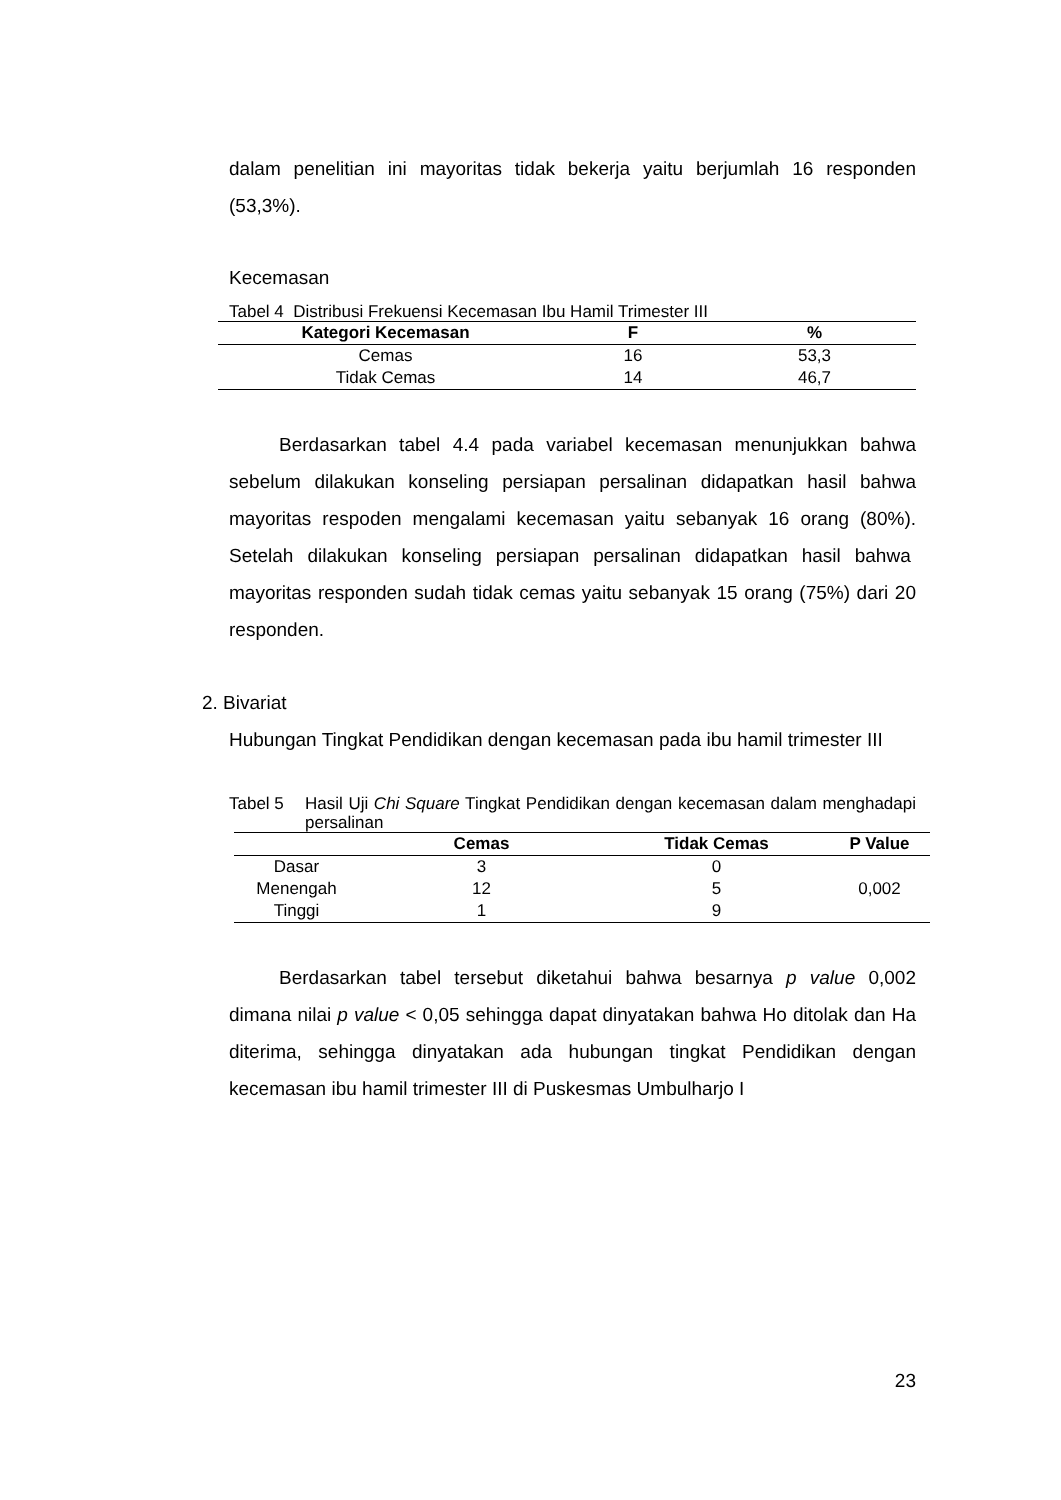dalam penelitian ini mayoritas tidak bekerja yaitu berjumlah 16 responden (53,3%).
Kecemasan
Tabel 4 Distribusi Frekuensi Kecemasan Ibu Hamil Trimester III
| Kategori Kecemasan | F | % |
| --- | --- | --- |
| Cemas | 16 | 53,3 |
| Tidak Cemas | 14 | 46,7 |
Berdasarkan tabel 4.4 pada variabel kecemasan menunjukkan bahwa sebelum dilakukan konseling persiapan persalinan didapatkan hasil bahwa mayoritas respoden mengalami kecemasan yaitu sebanyak 16 orang (80%). Setelah dilakukan konseling persiapan persalinan didapatkan hasil bahwa mayoritas responden sudah tidak cemas yaitu sebanyak 15 orang (75%) dari 20 responden.
2. Bivariat
Hubungan Tingkat Pendidikan dengan kecemasan pada ibu hamil trimester III
Tabel 5 Hasil Uji Chi Square Tingkat Pendidikan dengan kecemasan dalam menghadapi persalinan
| | Cemas | Tidak Cemas | P Value |
| --- | --- | --- | --- |
| Dasar | 3 | 0 | 0,002 |
| Menengah | 12 | 5 | |
| Tinggi | 1 | 9 | |
Berdasarkan tabel tersebut diketahui bahwa besarnya p value 0,002 dimana nilai p value < 0,05 sehingga dapat dinyatakan bahwa Ho ditolak dan Ha diterima, sehingga dinyatakan ada hubungan tingkat Pendidikan dengan kecemasan ibu hamil trimester III di Puskesmas Umbulharjo I
23